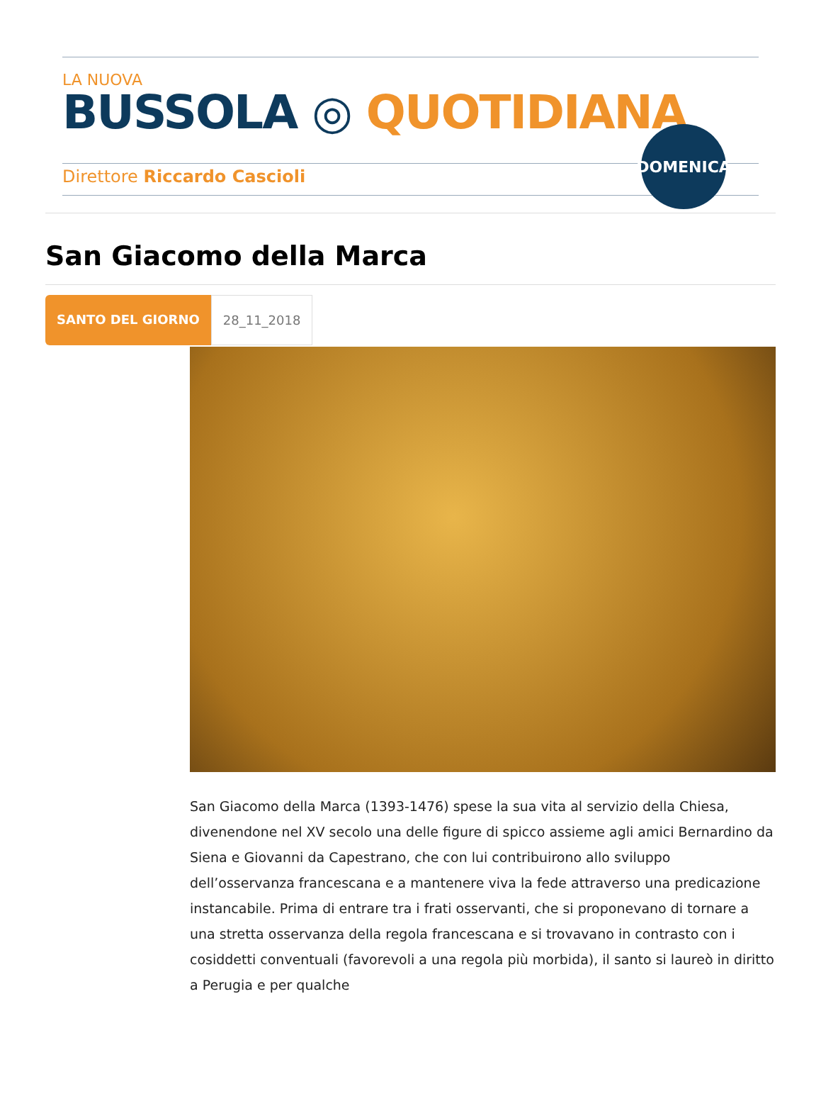LA NUOVA
BUSSOLA ◎ QUOTIDIANA
Direttore Riccardo Cascioli
DOMENICA
San Giacomo della Marca
SANTO DEL GIORNO 28_11_2018
San Giacomo della Marca (1393-1476) spese la sua vita al servizio della Chiesa, divenendone nel XV secolo una delle figure di spicco assieme agli amici Bernardino da Siena e Giovanni da Capestrano, che con lui contribuirono allo sviluppo dell’osservanza francescana e a mantenere viva la fede attraverso una predicazione instancabile. Prima di entrare tra i frati osservanti, che si proponevano di tornare a una stretta osservanza della regola francescana e si trovavano in contrasto con i cosiddetti conventuali (favorevoli a una regola più morbida), il santo si laureò in diritto a Perugia e per qualche